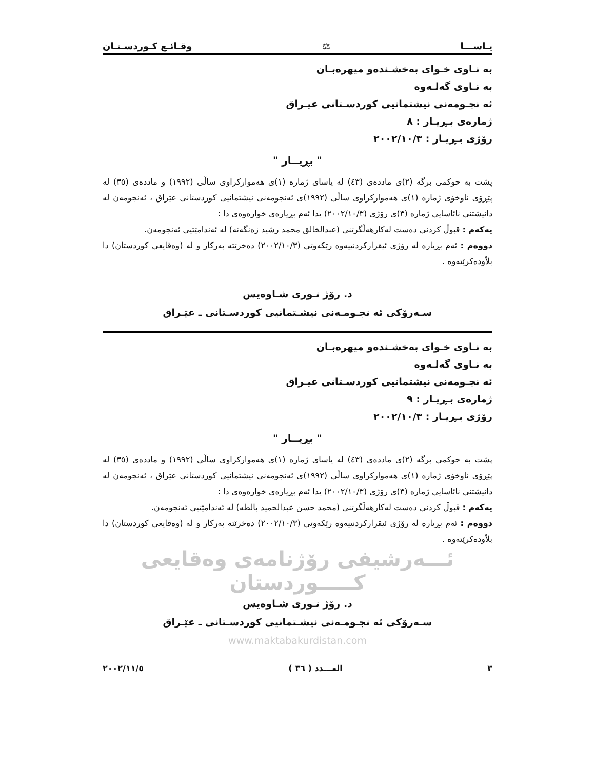یـاســـا ⚖ وقـائـع كـوردسـتـان
بە نـاوی خـوای بەخشـندەو میهرەبـان
بە نـاوی گەلـەوە
ئە نجـومەنی نیشتمانیی كوردسـتانی عیـراق
ژمارەی بـڕیـار : ٨
رۆژی بـڕیـار : ٢٠٠٢/١٠/٣
" بڕیــار "
پشت بە حوكمی برگە (٢)ی ماددەی (٤٣) لە یاسای ژمارە (١)ی هەمواركراوی ساڵی (١٩٩٢) و ماددەی (٣٥) لە پێڕۆی ناوخۆی ژمارە (١)ی هەمواركراوی ساڵی (١٩٩٢)ی ئەنجومەنی نیشتمانیی كوردستانی عێراق ، ئەنجومەن لە دانیشتنی نائاسایی ژمارە (٣)ی رۆژی (٢٠٠٢/١٠/٣) یدا ئەم بڕیارەی خوارەوەی دا :
یەكەم : قبوڵ كردنی دەست لەكارهەڵگرتنی (عبدالخالق محمد رشید زەنگەنە) لە ئەندامێتیی ئەنجومەن.
دووەم : ئەم بڕیارە لە رۆژی ئیقراركردنییەوە رێكەوتی (٢٠٠٢/١٠/٣) دەخرێتە بەركار و لە (وەقایعی كوردستان) دا بلاْودەكرێتەوە .
د. رۆژ نـوری شـاوەیس
سـەرۆكی ئە نجـومـەنی نیشـتمانیی كوردسـتانی ـ عێـراق
بە نـاوی خـوای بەخشـندەو میهرەبـان
بە نـاوی گەلـەوە
ئە نجـومەنی نیشتمانیی كوردسـتانی عیـراق
ژمارەی بـڕیـار : ٩
رۆژی بـڕیـار : ٢٠٠٢/١٠/٣
" بڕیــار "
پشت بە حوكمی برگە (٢)ی ماددەی (٤٣) لە یاسای ژمارە (١)ی هەمواركراوی ساڵی (١٩٩٢) و ماددەی (٣٥) لە پێڕۆی ناوخۆی ژمارە (١)ی هەمواركراوی ساڵی (١٩٩٢)ی ئەنجومەنی نیشتمانیی كوردستانی عێراق ، ئەنجومەن لە دانیشتنی نائاسایی ژمارە (٣)ی رۆژی (٢٠٠٢/١٠/٣) یدا ئەم بڕیارەی خوارەوەی دا :
یەكەم : قبوڵ كردنی دەست لەكارهەڵگرتنی (محمد حسن عبدالحمید بالطە) لە ئەندامێتیی ئەنجومەن.
دووەم : ئەم بڕیارە لە رۆژی ئیقراركردنییەوە رێكەوتی (٢٠٠٢/١٠/٣) دەخرێتە بەركار و لە (وەقایعی كوردستان) دا بلاْودەكرێتەوە .
ئـــەرشیفی رۆژنامەی وەقایعی كـــــوردستان
د. رۆژ نـوری شـاوەیس
سـەرۆكی ئە نجـومـەنی نیشـتمانیی كوردسـتانی ـ عێـراق www.maktabakurdistan.com
٣ العـــدد ( ٣٦ ) ٢٠٠٢/١١/٥